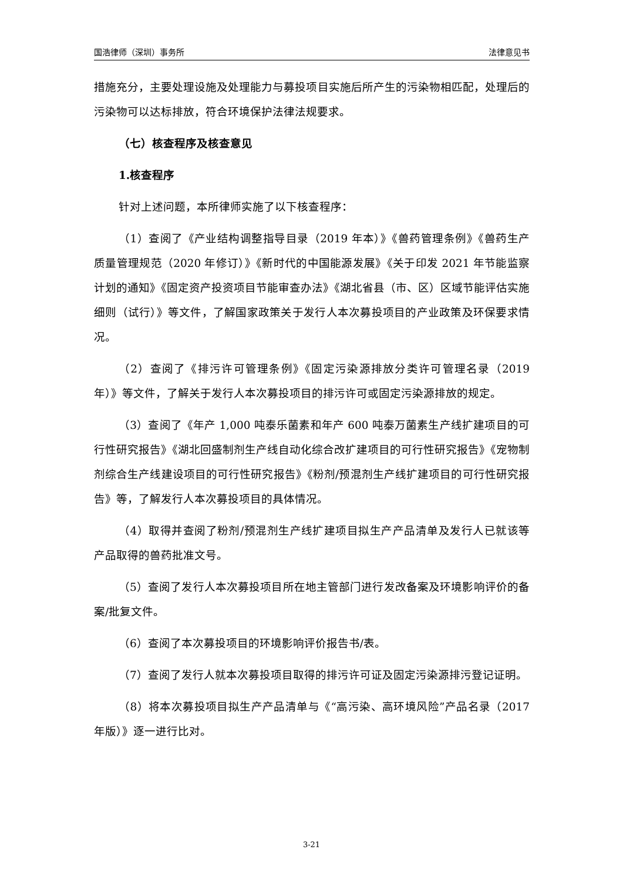国浩律师（深圳）事务所 法律意见书
措施充分，主要处理设施及处理能力与募投项目实施后所产生的污染物相匹配，处理后的污染物可以达标排放，符合环境保护法律法规要求。
（七）核查程序及核查意见
1.核查程序
针对上述问题，本所律师实施了以下核查程序：
（1）查阅了《产业结构调整指导目录（2019 年本）》《兽药管理条例》《兽药生产质量管理规范（2020 年修订）》《新时代的中国能源发展》《关于印发 2021 年节能监察计划的通知》《固定资产投资项目节能审查办法》《湖北省县（市、区）区域节能评估实施细则（试行）》等文件，了解国家政策关于发行人本次募投项目的产业政策及环保要求情况。
（2）查阅了《排污许可管理条例》《固定污染源排放分类许可管理名录（2019 年）》等文件，了解关于发行人本次募投项目的排污许可或固定污染源排放的规定。
（3）查阅了《年产 1,000 吨泰乐菌素和年产 600 吨泰万菌素生产线扩建项目的可行性研究报告》《湖北回盛制剂生产线自动化综合改扩建项目的可行性研究报告》《宠物制剂综合生产线建设项目的可行性研究报告》《粉剂/预混剂生产线扩建项目的可行性研究报告》等，了解发行人本次募投项目的具体情况。
（4）取得并查阅了粉剂/预混剂生产线扩建项目拟生产产品清单及发行人已就该等产品取得的兽药批准文号。
（5）查阅了发行人本次募投项目所在地主管部门进行发改备案及环境影响评价的备案/批复文件。
（6）查阅了本次募投项目的环境影响评价报告书/表。
（7）查阅了发行人就本次募投项目取得的排污许可证及固定污染源排污登记证明。
（8）将本次募投项目拟生产产品清单与《“高污染、高环境风险”产品名录（2017 年版）》逐一进行比对。
3-21